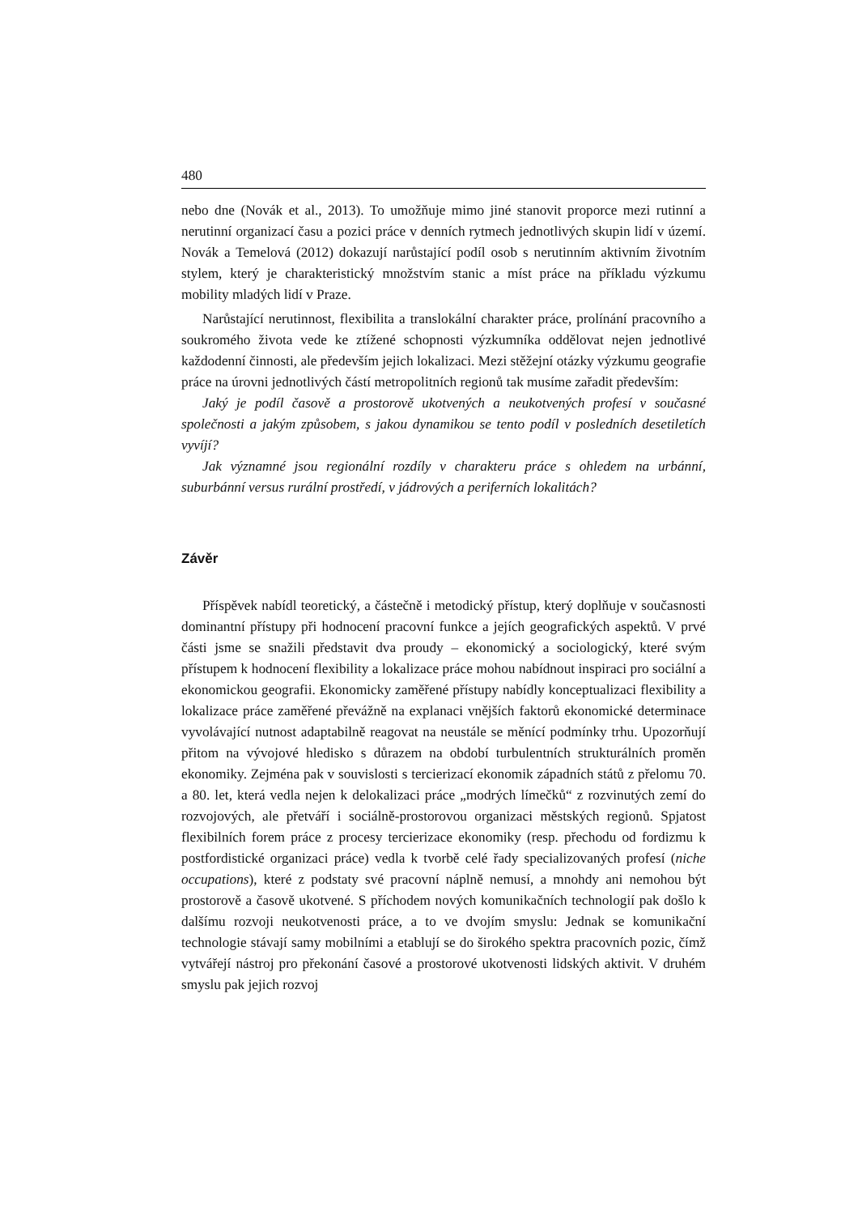480
nebo dne (Novák et al., 2013). To umožňuje mimo jiné stanovit proporce mezi rutinní a nerutinní organizací času a pozici práce v denních rytmech jednotlivých skupin lidí v území. Novák a Temelová (2012) dokazují narůstající podíl osob s nerutinním aktivním životním stylem, který je charakteristický množstvím stanic a míst práce na příkladu výzkumu mobility mladých lidí v Praze.
Narůstající nerutinnost, flexibilita a translokální charakter práce, prolínání pracovního a soukromého života vede ke ztížené schopnosti výzkumníka oddělovat nejen jednotlivé každodenní činnosti, ale především jejich lokalizaci. Mezi stěžejní otázky výzkumu geografie práce na úrovni jednotlivých částí metropolitních regionů tak musíme zařadit především:
Jaký je podíl časově a prostorově ukotvených a neukotvených profesí v současné společnosti a jakým způsobem, s jakou dynamikou se tento podíl v posledních desetiletích vyvíjí?
Jak významné jsou regionální rozdíly v charakteru práce s ohledem na urbánní, suburbánní versus rurální prostředí, v jádrových a periferních lokalitách?
Závěr
Příspěvek nabídl teoretický, a částečně i metodický přístup, který doplňuje v současnosti dominantní přístupy při hodnocení pracovní funkce a jejích geografických aspektů. V prvé části jsme se snažili představit dva proudy – ekonomický a sociologický, které svým přístupem k hodnocení flexibility a lokalizace práce mohou nabídnout inspiraci pro sociální a ekonomickou geografii. Ekonomicky zaměřené přístupy nabídly konceptualizaci flexibility a lokalizace práce zaměřené převážně na explanaci vnějších faktorů ekonomické determinace vyvolávající nutnost adaptabilně reagovat na neustále se měnící podmínky trhu. Upozorňují přitom na vývojové hledisko s důrazem na období turbulentních strukturálních proměn ekonomiky. Zejména pak v souvislosti s tercierizací ekonomik západních států z přelomu 70. a 80. let, která vedla nejen k delokalizaci práce „modrých límečků“ z rozvinutých zemí do rozvojových, ale přetváří i sociálně-prostorovou organizaci městských regionů. Spjatost flexibilních forem práce z procesy tercierizace ekonomiky (resp. přechodu od fordizmu k postfordistické organizaci práce) vedla k tvorbě celé řady specializovaných profesí (niche occupations), které z podstaty své pracovní náplně nemusí, a mnohdy ani nemohou být prostorově a časově ukotvené. S příchodem nových komunikačních technologií pak došlo k dalšímu rozvoji neukotvenosti práce, a to ve dvojím smyslu: Jednak se komunikační technologie stávají samy mobilními a etablují se do širokého spektra pracovních pozic, čímž vytvářejí nástroj pro překonání časové a prostorové ukotvenosti lidských aktivit. V druhém smyslu pak jejich rozvoj